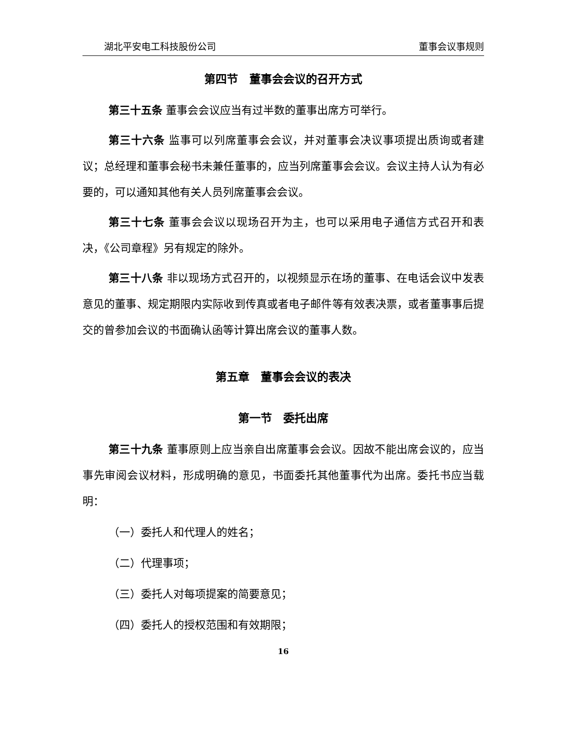湖北平安电工科技股份公司 董事会议事规则
第四节　董事会会议的召开方式
第三十五条 董事会会议应当有过半数的董事出席方可举行。
第三十六条 监事可以列席董事会会议，并对董事会决议事项提出质询或者建议；总经理和董事会秘书未兼任董事的，应当列席董事会会议。会议主持人认为有必要的，可以通知其他有关人员列席董事会会议。
第三十七条 董事会会议以现场召开为主，也可以采用电子通信方式召开和表决，《公司章程》另有规定的除外。
第三十八条 非以现场方式召开的，以视频显示在场的董事、在电话会议中发表意见的董事、规定期限内实际收到传真或者电子邮件等有效表决票，或者董事事后提交的曾参加会议的书面确认函等计算出席会议的董事人数。
第五章　董事会会议的表决
第一节　委托出席
第三十九条 董事原则上应当亲自出席董事会会议。因故不能出席会议的，应当事先审阅会议材料，形成明确的意见，书面委托其他董事代为出席。委托书应当载明：
（一）委托人和代理人的姓名；
（二）代理事项；
（三）委托人对每项提案的简要意见；
（四）委托人的授权范围和有效期限；
16